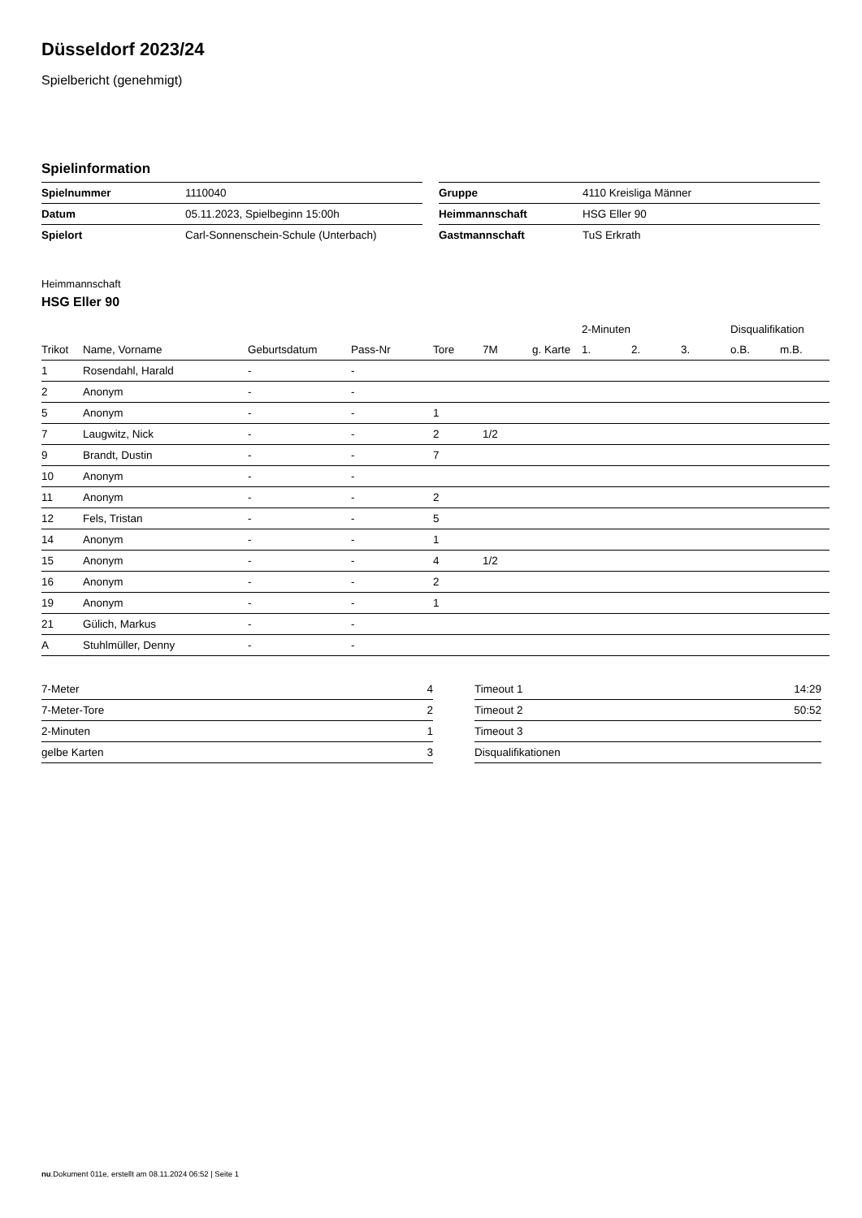Düsseldorf 2023/24
Spielbericht (genehmigt)
Spielinformation
| Spielnummer | 1110040 |
| Datum | 05.11.2023, Spielbeginn 15:00h |
| Spielort | Carl-Sonnenschein-Schule (Unterbach) |
| Gruppe | 4110 Kreisliga Männer |
| Heimmannschaft | HSG Eller 90 |
| Gastmannschaft | TuS Erkrath |
Heimmannschaft
HSG Eller 90
| | | | | | | | 2-Minuten | | | Disqualifikation | |
| --- | --- | --- | --- | --- | --- | --- | --- | --- | --- | --- | --- |
| Trikot | Name, Vorname | Geburtsdatum | Pass-Nr | Tore | 7M | g. Karte | 1. | 2. | 3. | o.B. | m.B. |
| 1 | Rosendahl, Harald | - | - | | | | | | | | |
| 2 | Anonym | - | - | | | | | | | | |
| 5 | Anonym | - | - | 1 | | | | | | | |
| 7 | Laugwitz, Nick | - | - | 2 | 1/2 | | | | | | |
| 9 | Brandt, Dustin | - | - | 7 | | | | | | | |
| 10 | Anonym | - | - | | | | | | | | |
| 11 | Anonym | - | - | 2 | | | | | | | |
| 12 | Fels, Tristan | - | - | 5 | | | | | | | |
| 14 | Anonym | - | - | 1 | | | | | | | |
| 15 | Anonym | - | - | 4 | 1/2 | | | | | | |
| 16 | Anonym | - | - | 2 | | | | | | | |
| 19 | Anonym | - | - | 1 | | | | | | | |
| 21 | Gülich, Markus | - | - | | | | | | | | |
| A | Stuhlmüller, Denny | - | - | | | | | | | | |
| 7-Meter | 4 |
| 7-Meter-Tore | 2 |
| 2-Minuten | 1 |
| gelbe Karten | 3 |
| Timeout 1 | 14:29 |
| Timeout 2 | 50:52 |
| Timeout 3 | |
| Disqualifikationen | |
nu.Dokument 011e, erstellt am 08.11.2024 06:52 | Seite 1